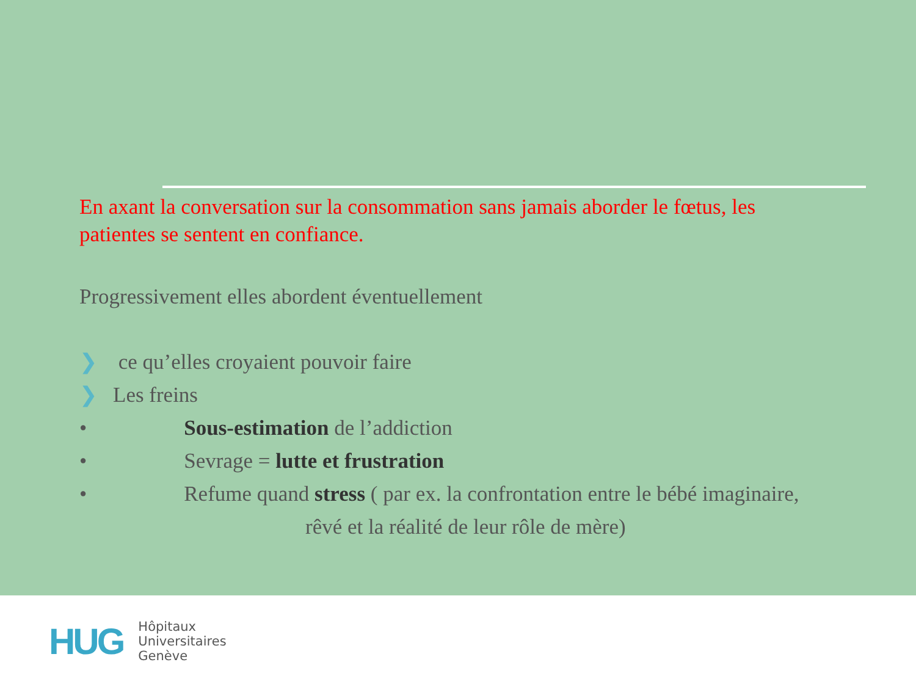En axant la conversation sur la consommation sans jamais aborder le fœtus, les patientes se sentent en confiance.
Progressivement elles abordent éventuellement
❯ ce qu’elles croyaient pouvoir faire
❯ Les freins
• Sous-estimation de l’addiction
• Sevrage = lutte et frustration
• Refume quand stress ( par ex. la confrontation entre le bébé imaginaire,
rêvé et la réalité de leur rôle de mère)
HUG
Hôpitaux
Universitaires
Genève